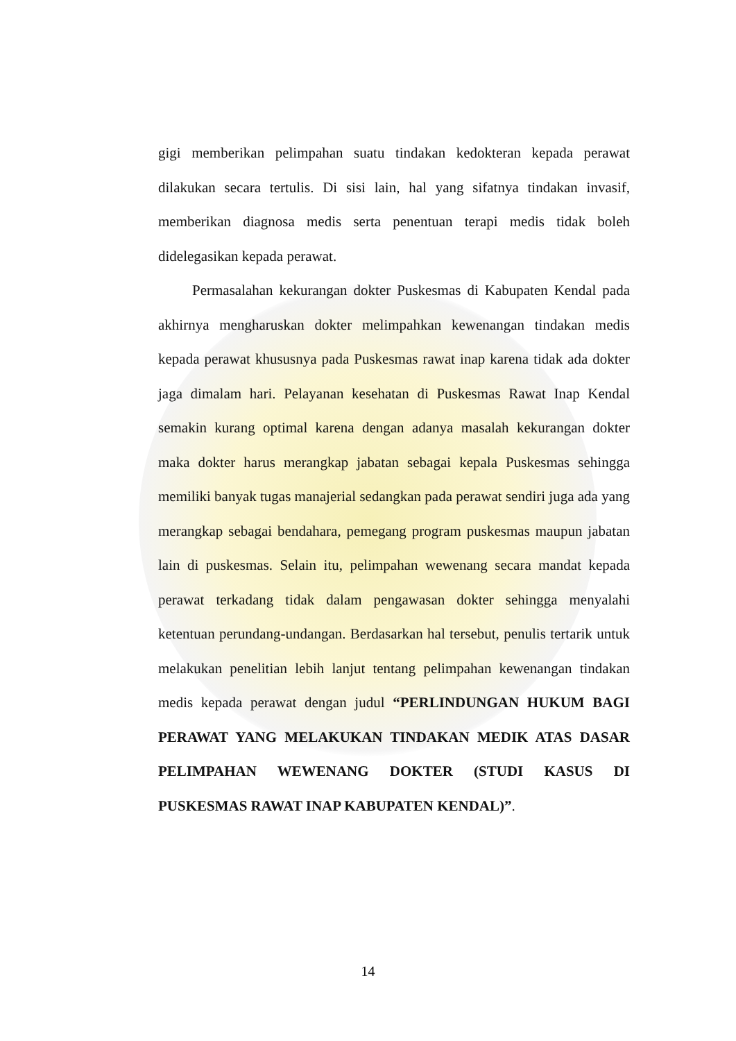gigi memberikan pelimpahan suatu tindakan kedokteran kepada perawat dilakukan secara tertulis. Di sisi lain, hal yang sifatnya tindakan invasif, memberikan diagnosa medis serta penentuan terapi medis tidak boleh didelegasikan kepada perawat.
Permasalahan kekurangan dokter Puskesmas di Kabupaten Kendal pada akhirnya mengharuskan dokter melimpahkan kewenangan tindakan medis kepada perawat khususnya pada Puskesmas rawat inap karena tidak ada dokter jaga dimalam hari. Pelayanan kesehatan di Puskesmas Rawat Inap Kendal semakin kurang optimal karena dengan adanya masalah kekurangan dokter maka dokter harus merangkap jabatan sebagai kepala Puskesmas sehingga memiliki banyak tugas manajerial sedangkan pada perawat sendiri juga ada yang merangkap sebagai bendahara, pemegang program puskesmas maupun jabatan lain di puskesmas. Selain itu, pelimpahan wewenang secara mandat kepada perawat terkadang tidak dalam pengawasan dokter sehingga menyalahi ketentuan perundang-undangan. Berdasarkan hal tersebut, penulis tertarik untuk melakukan penelitian lebih lanjut tentang pelimpahan kewenangan tindakan medis kepada perawat dengan judul “PERLINDUNGAN HUKUM BAGI PERAWAT YANG MELAKUKAN TINDAKAN MEDIK ATAS DASAR PELIMPAHAN WEWENANG DOKTER (STUDI KASUS DI PUSKESMAS RAWAT INAP KABUPATEN KENDAL)”.
14